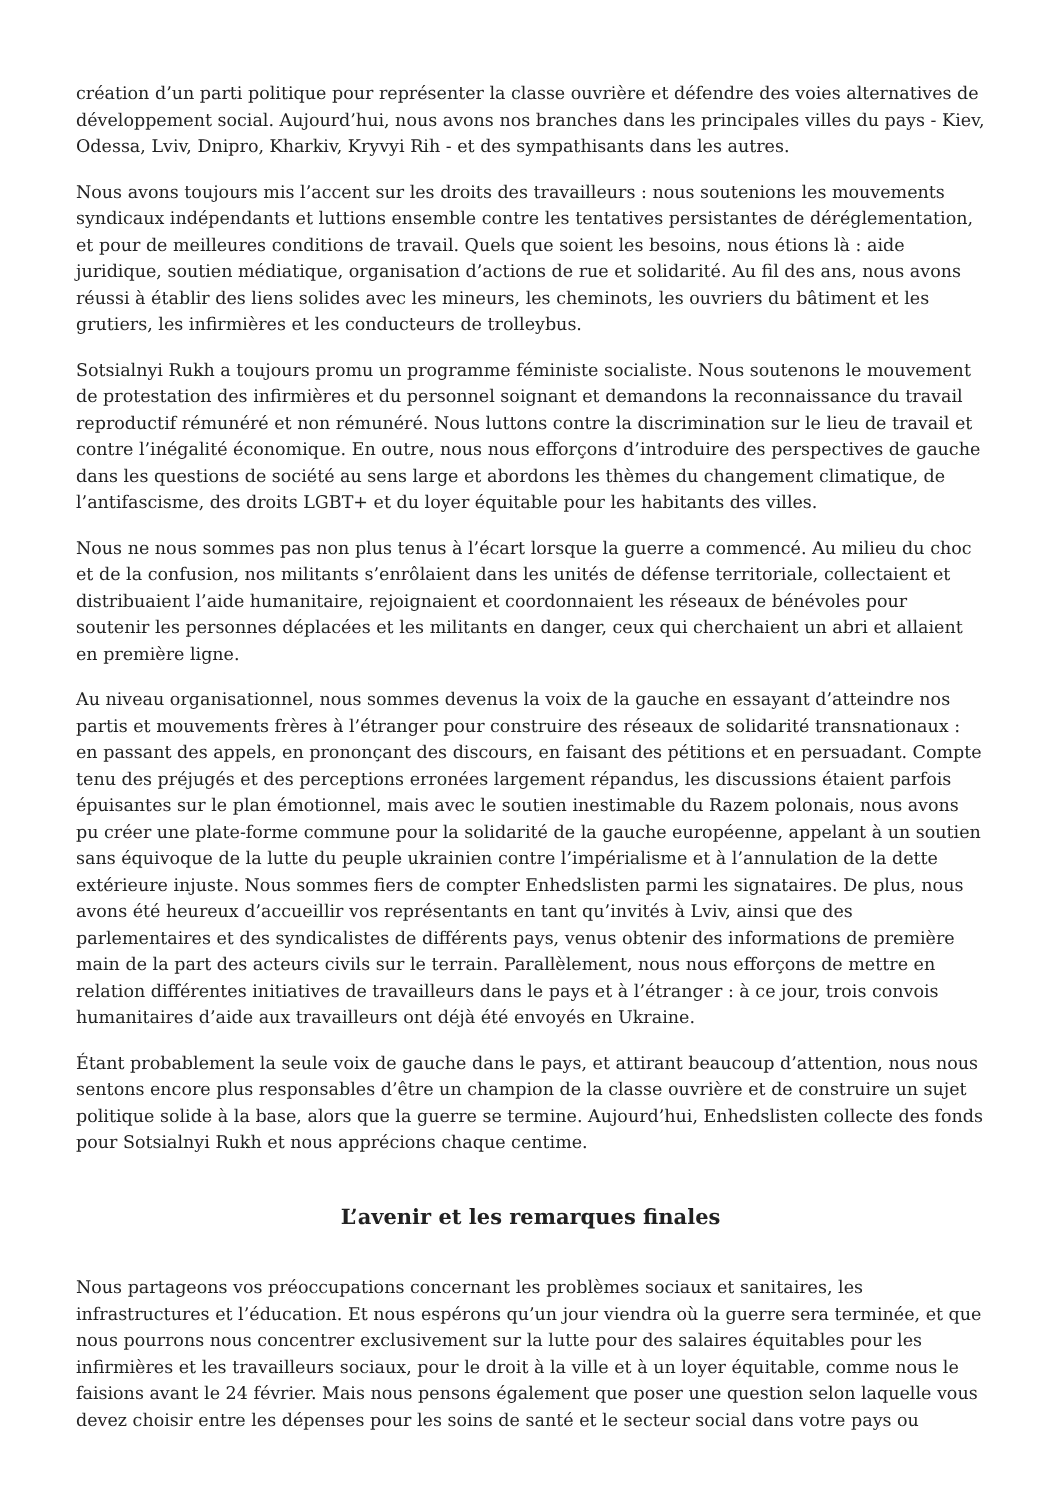création d’un parti politique pour représenter la classe ouvrière et défendre des voies alternatives de développement social. Aujourd’hui, nous avons nos branches dans les principales villes du pays - Kiev, Odessa, Lviv, Dnipro, Kharkiv, Kryvyi Rih - et des sympathisants dans les autres.
Nous avons toujours mis l’accent sur les droits des travailleurs : nous soutenions les mouvements syndicaux indépendants et luttions ensemble contre les tentatives persistantes de déréglementation, et pour de meilleures conditions de travail. Quels que soient les besoins, nous étions là : aide juridique, soutien médiatique, organisation d’actions de rue et solidarité. Au fil des ans, nous avons réussi à établir des liens solides avec les mineurs, les cheminots, les ouvriers du bâtiment et les grutiers, les infirmières et les conducteurs de trolleybus.
Sotsialnyi Rukh a toujours promu un programme féministe socialiste. Nous soutenons le mouvement de protestation des infirmières et du personnel soignant et demandons la reconnaissance du travail reproductif rémunéré et non rémunéré. Nous luttons contre la discrimination sur le lieu de travail et contre l’inégalité économique. En outre, nous nous efforçons d’introduire des perspectives de gauche dans les questions de société au sens large et abordons les thèmes du changement climatique, de l’antifascisme, des droits LGBT+ et du loyer équitable pour les habitants des villes.
Nous ne nous sommes pas non plus tenus à l’écart lorsque la guerre a commencé. Au milieu du choc et de la confusion, nos militants s’enrôlaient dans les unités de défense territoriale, collectaient et distribuaient l’aide humanitaire, rejoignaient et coordonnaient les réseaux de bénévoles pour soutenir les personnes déplacées et les militants en danger, ceux qui cherchaient un abri et allaient en première ligne.
Au niveau organisationnel, nous sommes devenus la voix de la gauche en essayant d’atteindre nos partis et mouvements frères à l’étranger pour construire des réseaux de solidarité transnationaux : en passant des appels, en prononçant des discours, en faisant des pétitions et en persuadant. Compte tenu des préjugés et des perceptions erronées largement répandus, les discussions étaient parfois épuisantes sur le plan émotionnel, mais avec le soutien inestimable du Razem polonais, nous avons pu créer une plate-forme commune pour la solidarité de la gauche européenne, appelant à un soutien sans équivoque de la lutte du peuple ukrainien contre l’impérialisme et à l’annulation de la dette extérieure injuste. Nous sommes fiers de compter Enhedslisten parmi les signataires. De plus, nous avons été heureux d’accueillir vos représentants en tant qu’invités à Lviv, ainsi que des parlementaires et des syndicalistes de différents pays, venus obtenir des informations de première main de la part des acteurs civils sur le terrain. Parallèlement, nous nous efforçons de mettre en relation différentes initiatives de travailleurs dans le pays et à l’étranger : à ce jour, trois convois humanitaires d’aide aux travailleurs ont déjà été envoyés en Ukraine.
Étant probablement la seule voix de gauche dans le pays, et attirant beaucoup d’attention, nous nous sentons encore plus responsables d’être un champion de la classe ouvrière et de construire un sujet politique solide à la base, alors que la guerre se termine. Aujourd’hui, Enhedslisten collecte des fonds pour Sotsialnyi Rukh et nous apprécions chaque centime.
L’avenir et les remarques finales
Nous partageons vos préoccupations concernant les problèmes sociaux et sanitaires, les infrastructures et l’éducation. Et nous espérons qu’un jour viendra où la guerre sera terminée, et que nous pourrons nous concentrer exclusivement sur la lutte pour des salaires équitables pour les infirmières et les travailleurs sociaux, pour le droit à la ville et à un loyer équitable, comme nous le faisions avant le 24 février. Mais nous pensons également que poser une question selon laquelle vous devez choisir entre les dépenses pour les soins de santé et le secteur social dans votre pays ou